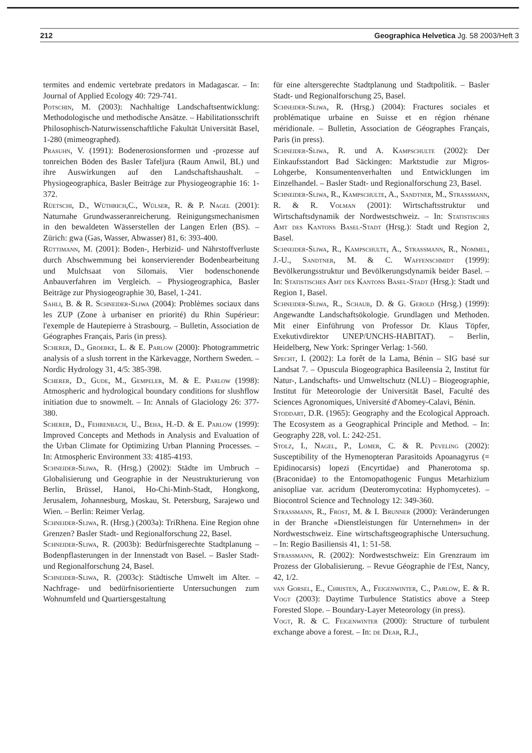212 Geographica Helvetica Jg. 58 2003/Heft 3
termites and endemic vertebrate predators in Madagascar. – In: Journal of Applied Ecology 40: 729-741.
Potschin, M. (2003): Nachhaltige Landschaftsentwicklung: Methodologische und methodische Ansätze. – Habilitationsschrift Philosophisch-Naturwissenschaftliche Fakultät Universität Basel, 1-280 (mimeographed).
Prasuhn, V. (1991): Bodenerosionsformen und -prozesse auf tonreichen Böden des Basler Tafeljura (Raum Anwil, BL) und ihre Auswirkungen auf den Landschaftshaushalt. – Physiogeographica, Basler Beiträge zur Physiogeographie 16: 1-372.
Rüetschi, D., Wüthrich,C., Wülser, R. & P. Nagel (2001): Naturnahe Grundwasseranreicherung. Reinigungsmechanismen in den bewaldeten Wässerstellen der Langen Erlen (BS). – Zürich: gwa (Gas, Wasser, Abwasser) 81, 6: 393-400.
Rüttimann, M. (2001): Boden-, Herbizid- und Nährstoffverluste durch Abschwemmung bei konservierender Bodenbearbeitung und Mulchsaat von Silomais. Vier bodenschonende Anbauverfahren im Vergleich. – Physiogeographica, Basler Beiträge zur Physiogeographie 30, Basel, 1-241.
Sahli, B. & R. Schneider-Sliwa (2004): Problèmes sociaux dans les ZUP (Zone à urbaniser en priorité) du Rhin Supérieur: l'exemple de Hautepierre à Strasbourg. – Bulletin, Association de Géographes Français, Paris (in press).
Scherer, D., Groebke, L. & E. Parlow (2000): Photogrammetric analysis of a slush torrent in the Kärkevagge, Northern Sweden. – Nordic Hydrology 31, 4/5: 385-398.
Scherer, D., Gude, M., Gempeler, M. & E. Parlow (1998): Atmospheric and hydrological boundary conditions for slushflow initiation due to snowmelt. – In: Annals of Glaciology 26: 377-380.
Scherer, D., Fehrenbach, U., Beha, H.-D. & E. Parlow (1999): Improved Concepts and Methods in Analysis and Evaluation of the Urban Climate for Optimizing Urban Planning Processes. – In: Atmospheric Environment 33: 4185-4193.
Schneider-Sliwa, R. (Hrsg.) (2002): Städte im Umbruch – Globalisierung und Geographie in der Neustrukturierung von Berlin, Brüssel, Hanoi, Ho-Chi-Minh-Stadt, Hongkong, Jerusalem, Johannesburg, Moskau, St. Petersburg, Sarajewo und Wien. – Berlin: Reimer Verlag.
Schneider-Sliwa, R. (Hrsg.) (2003a): TriRhena. Eine Region ohne Grenzen? Basler Stadt- und Regionalforschung 22, Basel.
Schneider-Sliwa, R. (2003b): Bedürfnisgerechte Stadtplanung – Bodenpflasterungen in der Innenstadt von Basel. – Basler Stadt- und Regionalforschung 24, Basel.
Schneider-Sliwa, R. (2003c): Städtische Umwelt im Alter. – Nachfrage- und bedürfnisorientierte Untersuchungen zum Wohnumfeld und Quartiersgestaltung
für eine altersgerechte Stadtplanung und Stadtpolitik. – Basler Stadt- und Regionalforschung 25, Basel.
Schneider-Sliwa, R. (Hrsg.) (2004): Fractures sociales et problématique urbaine en Suisse et en région rhénane méridionale. – Bulletin, Association de Géographes Français, Paris (in press).
Schneider-Sliwa, R. und A. Kampschulte (2002): Der Einkaufsstandort Bad Säckingen: Marktstudie zur Migros-Lohgerbe, Konsumentenverhalten und Entwicklungen im Einzelhandel. – Basler Stadt- und Regionalforschung 23, Basel.
Schneider-Sliwa, R., Kampschulte, A., Sandtner, M., Strassmann, R. & R. Volman (2001): Wirtschaftsstruktur und Wirtschaftsdynamik der Nordwestschweiz. – In: Statistisches Amt des Kantons Basel-Stadt (Hrsg.): Stadt und Region 2, Basel.
Schneider-Sliwa, R., Kampschulte, A., Strassmann, R., Nommel, J.-U., Sandtner, M. & C. Waffenschmidt (1999): Bevölkerungsstruktur und Bevölkerungsdynamik beider Basel. – In: Statistisches Amt des Kantons Basel-Stadt (Hrsg.): Stadt und Region 1, Basel.
Schneider-Sliwa, R., Schaub, D. & G. Gerold (Hrsg.) (1999): Angewandte Landschaftsökologie. Grundlagen und Methoden. Mit einer Einführung von Professor Dr. Klaus Töpfer, Exekutivdirektor UNEP/UNCHS-HABITAT). – Berlin, Heidelberg, New York: Springer Verlag: 1-560.
Specht, I. (2002): La forêt de la Lama, Bénin – SIG basé sur Landsat 7. – Opuscula Biogeographica Basileensia 2, Institut für Natur-, Landschafts- und Umweltschutz (NLU) – Biogeographie, Institut für Meteorologie der Universität Basel, Faculté des Sciences Agronomiques, Université d'Abomey-Calavi, Bénin.
Stoddart, D.R. (1965): Geography and the Ecological Approach. The Ecosystem as a Geographical Principle and Method. – In: Geography 228, vol. L: 242-251.
Stolz, I., Nagel, P., Lomer, C. & R. Peveling (2002): Susceptibility of the Hymenopteran Parasitoids Apoanagyrus (= Epidinocarsis) lopezi (Encyrtidae) and Phanerotoma sp. (Braconidae) to the Entomopathogenic Fungus Metarhizium anisopliae var. acridum (Deuteromycotina: Hyphomycetes). – Biocontrol Science and Technology 12: 349-360.
Strassmann, R., Frost, M. & I. Brunner (2000): Veränderungen in der Branche «Dienstleistungen für Unternehmen» in der Nordwestschweiz. Eine wirtschaftsgeographische Untersuchung. – In: Regio Basiliensis 41, 1: 51-58.
Strassmann, R. (2002): Nordwestschweiz: Ein Grenzraum im Prozess der Globalisierung. – Revue Géographie de l'Est, Nancy, 42, 1/2.
van Gorsel, E., Christen, A., Feigenwinter, C., Parlow, E. & R. Vogt (2003): Daytime Turbulence Statistics above a Steep Forested Slope. – Boundary-Layer Meteorology (in press).
Vogt, R. & C. Feigenwinter (2000): Structure of turbulent exchange above a forest. – In: de Dear, R.J.,